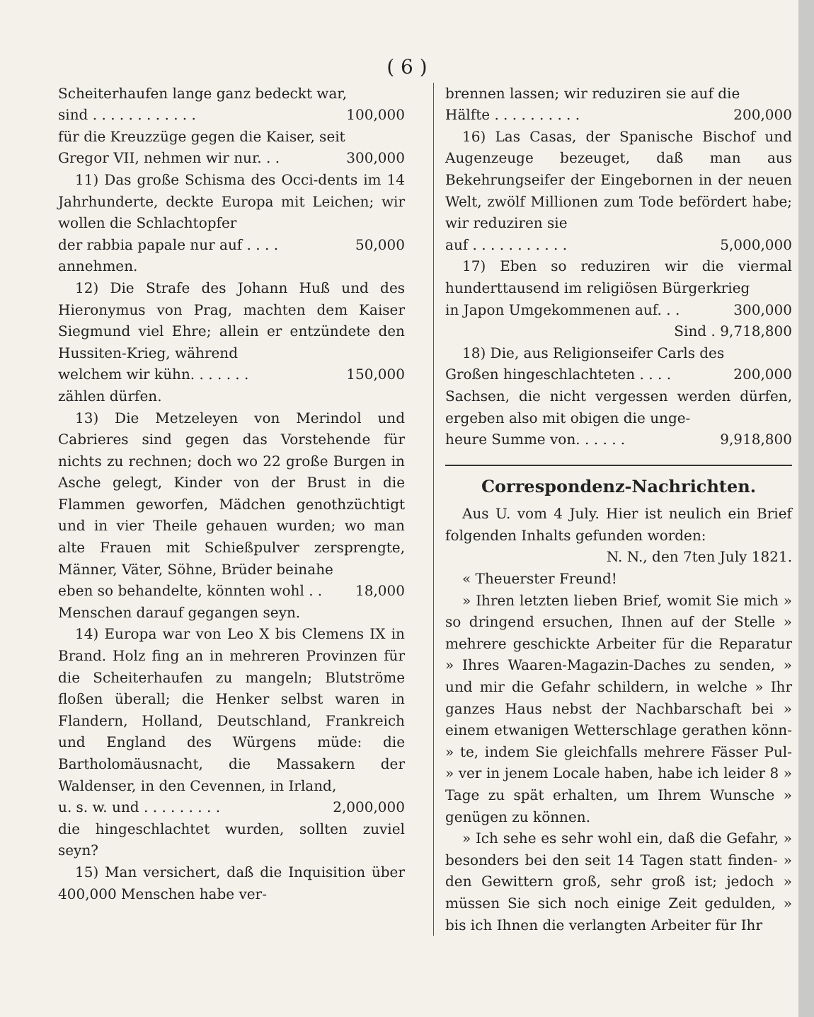( 6 )
Scheiterhaufen lange ganz bedeckt war,
sind . . . . . . . . . . . . 100,000
für die Kreuzzüge gegen die Kaiser, seit
Gregor VII, nehmen wir nur. . . 300,000
11) Das große Schisma des Occi-dents im 14 Jahrhunderte, deckte Europa mit Leichen; wir wollen die Schlachtopfer
der rabbia papale nur auf . . . . 50,000
annehmen.
12) Die Strafe des Johann Huß und des Hieronymus von Prag, machten dem Kaiser Siegmund viel Ehre; allein er entzündete den Hussiten-Krieg, während
welchem wir kühn. . . . . . . 150,000
zählen dürfen.
13) Die Metzeleyen von Merindol und Cabrieres sind gegen das Vorstehende für nichts zu rechnen; doch wo 22 große Burgen in Asche gelegt, Kinder von der Brust in die Flammen geworfen, Mädchen genothzüchtigt und in vier Theile gehauen wurden; wo man alte Frauen mit Schießpulver zersprengte, Männer, Väter, Söhne, Brüder beinahe
eben so behandelte, könnten wohl . . 18,000
Menschen darauf gegangen seyn.
14) Europa war von Leo X bis Clemens IX in Brand. Holz fing an in mehreren Provinzen für die Scheiterhaufen zu mangeln; Blutströme floßen überall; die Henker selbst waren in Flandern, Holland, Deutschland, Frankreich und England des Würgens müde: die Bartholomäusnacht, die Massakern der Waldenser, in den Cevennen, in Irland,
u. s. w. und . . . . . . . . . 2,000,000
die hingeschlachtet wurden, sollten zuviel seyn?
15) Man versichert, daß die Inquisition über 400,000 Menschen habe ver-
brennen lassen; wir reduziren sie auf die
Hälfte . . . . . . . . . . 200,000
16) Las Casas, der Spanische Bischof und Augenzeuge bezeuget, daß man aus Bekehrungseifer der Eingebornen in der neuen Welt, zwölf Millionen zum Tode befördert habe; wir reduziren sie
auf . . . . . . . . . . . 5,000,000
17) Eben so reduziren wir die viermal hunderttausend im religiösen Bürgerkrieg
in Japon Umgekommenen auf. . . 300,000
Sind . 9,718,800
18) Die, aus Religionseifer Carls des
Großen hingeschlachteten . . . . 200,000
Sachsen, die nicht vergessen werden dürfen, ergeben also mit obigen die unge-
heure Summe von. . . . . . 9,918,800
Correspondenz-Nachrichten.
Aus U. vom 4 July. Hier ist neulich ein Brief folgenden Inhalts gefunden worden:
N. N., den 7ten July 1821.
« Theuerster Freund!
» Ihren letzten lieben Brief, womit Sie mich » so dringend ersuchen, Ihnen auf der Stelle » mehrere geschickte Arbeiter für die Reparatur » Ihres Waaren-Magazin-Daches zu senden, » und mir die Gefahr schildern, in welche » Ihr ganzes Haus nebst der Nachbarschaft bei » einem etwanigen Wetterschlage gerathen könn- » te, indem Sie gleichfalls mehrere Fässer Pul- » ver in jenem Locale haben, habe ich leider 8 » Tage zu spät erhalten, um Ihrem Wunsche » genügen zu können.
» Ich sehe es sehr wohl ein, daß die Gefahr, » besonders bei den seit 14 Tagen statt finden- » den Gewittern groß, sehr groß ist; jedoch » müssen Sie sich noch einige Zeit gedulden, » bis ich Ihnen die verlangten Arbeiter für Ihr